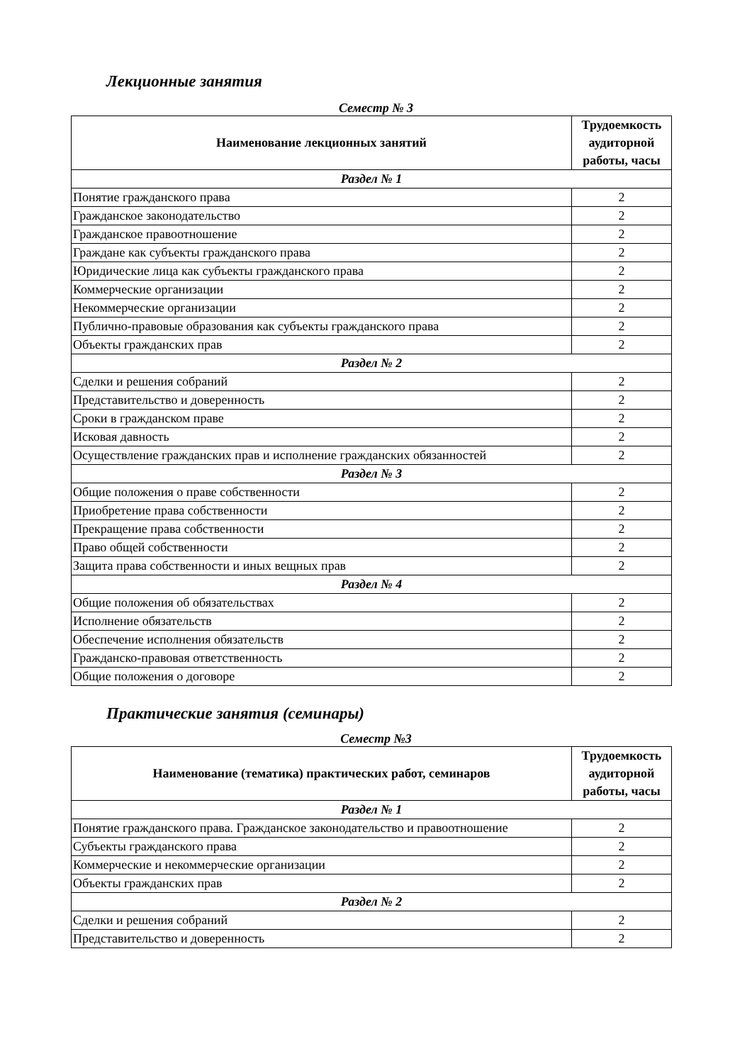Лекционные занятия
Семестр № 3
| Наименование лекционных занятий | Трудоемкость аудиторной работы, часы |
| --- | --- |
| Раздел № 1 | |
| Понятие гражданского права | 2 |
| Гражданское законодательство | 2 |
| Гражданское правоотношение | 2 |
| Граждане как субъекты гражданского права | 2 |
| Юридические лица как субъекты гражданского права | 2 |
| Коммерческие организации | 2 |
| Некоммерческие организации | 2 |
| Публично-правовые образования как субъекты гражданского права | 2 |
| Объекты гражданских прав | 2 |
| Раздел № 2 | |
| Сделки и решения собраний | 2 |
| Представительство и доверенность | 2 |
| Сроки в гражданском праве | 2 |
| Исковая давность | 2 |
| Осуществление гражданских прав и исполнение гражданских обязанностей | 2 |
| Раздел № 3 | |
| Общие положения о праве собственности | 2 |
| Приобретение права собственности | 2 |
| Прекращение права собственности | 2 |
| Право общей собственности | 2 |
| Защита права собственности и иных вещных прав | 2 |
| Раздел № 4 | |
| Общие положения об обязательствах | 2 |
| Исполнение обязательств | 2 |
| Обеспечение исполнения обязательств | 2 |
| Гражданско-правовая ответственность | 2 |
| Общие положения о договоре | 2 |
Практические занятия (семинары)
Семестр №3
| Наименование (тематика) практических работ, семинаров | Трудоемкость аудиторной работы, часы |
| --- | --- |
| Раздел № 1 | |
| Понятие гражданского права. Гражданское законодательство и правоотношение | 2 |
| Субъекты гражданского права | 2 |
| Коммерческие и некоммерческие организации | 2 |
| Объекты гражданских прав | 2 |
| Раздел № 2 | |
| Сделки и решения собраний | 2 |
| Представительство и доверенность | 2 |